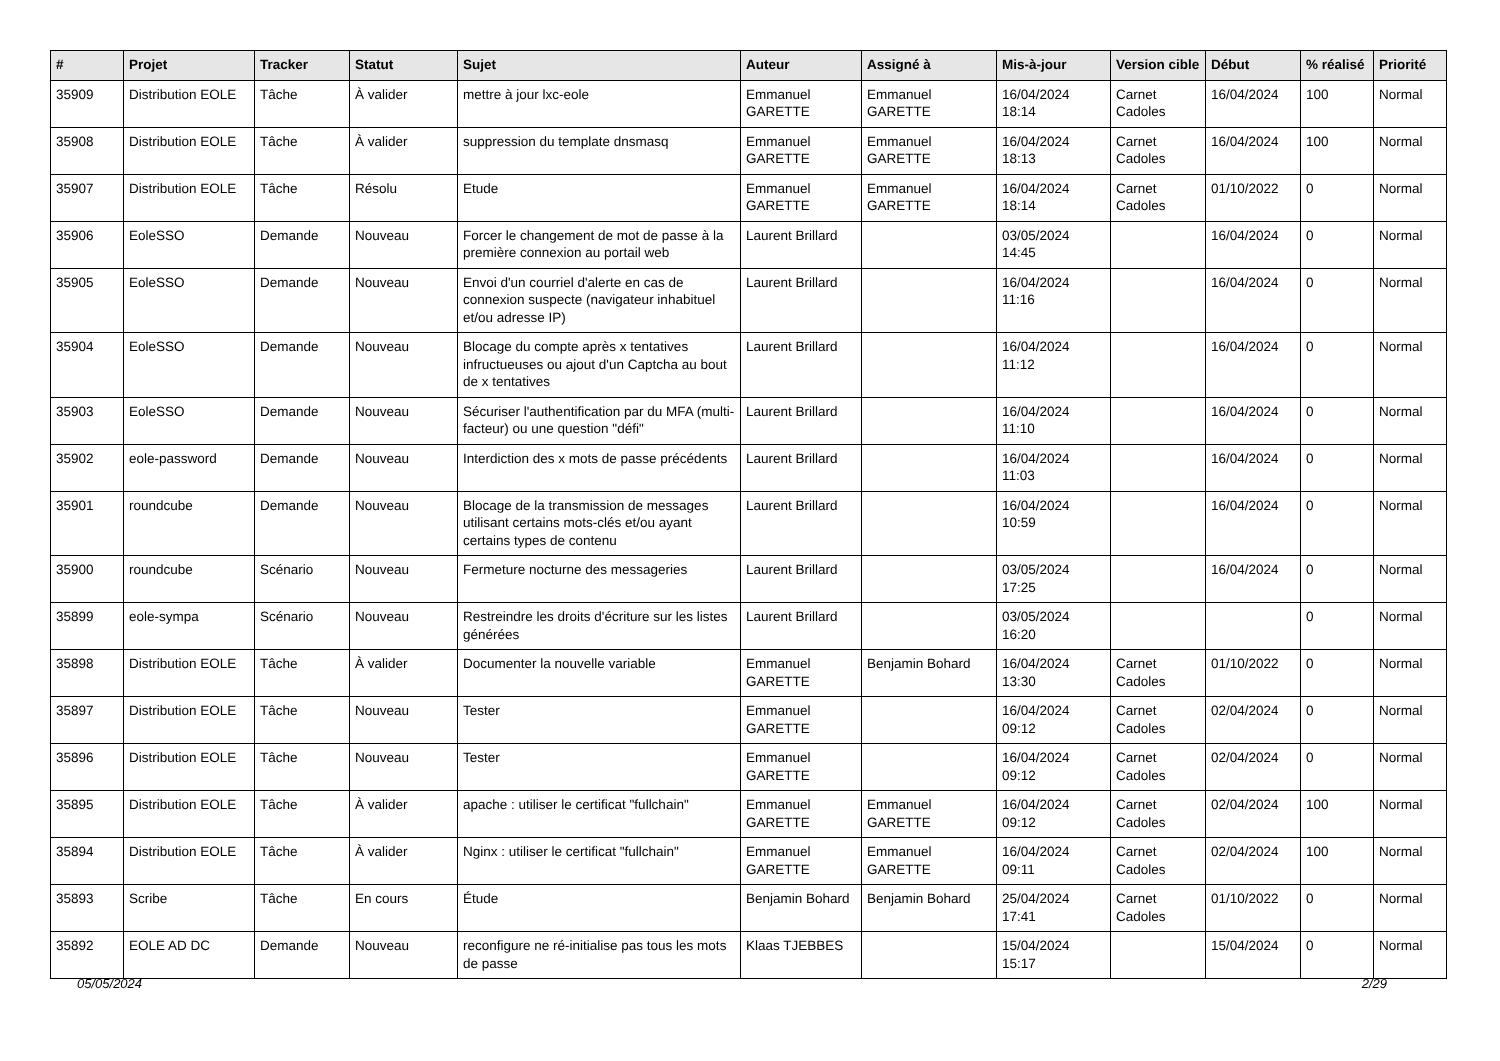| # | Projet | Tracker | Statut | Sujet | Auteur | Assigné à | Mis-à-jour | Version cible | Début | % réalisé | Priorité |
| --- | --- | --- | --- | --- | --- | --- | --- | --- | --- | --- | --- |
| 35909 | Distribution EOLE | Tâche | À valider | mettre à jour lxc-eole | Emmanuel GARETTE | Emmanuel GARETTE | 16/04/2024 18:14 | Carnet Cadoles | 16/04/2024 | 100 | Normal |
| 35908 | Distribution EOLE | Tâche | À valider | suppression du template dnsmasq | Emmanuel GARETTE | Emmanuel GARETTE | 16/04/2024 18:13 | Carnet Cadoles | 16/04/2024 | 100 | Normal |
| 35907 | Distribution EOLE | Tâche | Résolu | Etude | Emmanuel GARETTE | Emmanuel GARETTE | 16/04/2024 18:14 | Carnet Cadoles | 01/10/2022 | 0 | Normal |
| 35906 | EoleSSO | Demande | Nouveau | Forcer le changement de mot de passe à la première connexion au portail web | Laurent Brillard | | 03/05/2024 14:45 | | 16/04/2024 | 0 | Normal |
| 35905 | EoleSSO | Demande | Nouveau | Envoi d'un courriel d'alerte en cas de connexion suspecte (navigateur inhabituel et/ou adresse IP) | Laurent Brillard | | 16/04/2024 11:16 | | 16/04/2024 | 0 | Normal |
| 35904 | EoleSSO | Demande | Nouveau | Blocage du compte après x tentatives infructueuses ou ajout d'un Captcha au bout de x tentatives | Laurent Brillard | | 16/04/2024 11:12 | | 16/04/2024 | 0 | Normal |
| 35903 | EoleSSO | Demande | Nouveau | Sécuriser l'authentification par du MFA (multi-facteur) ou une question "défi" | Laurent Brillard | | 16/04/2024 11:10 | | 16/04/2024 | 0 | Normal |
| 35902 | eole-password | Demande | Nouveau | Interdiction des x mots de passe précédents | Laurent Brillard | | 16/04/2024 11:03 | | 16/04/2024 | 0 | Normal |
| 35901 | roundcube | Demande | Nouveau | Blocage de la transmission de messages utilisant certains mots-clés et/ou ayant certains types de contenu | Laurent Brillard | | 16/04/2024 10:59 | | 16/04/2024 | 0 | Normal |
| 35900 | roundcube | Scénario | Nouveau | Fermeture nocturne des messageries | Laurent Brillard | | 03/05/2024 17:25 | | 16/04/2024 | 0 | Normal |
| 35899 | eole-sympa | Scénario | Nouveau | Restreindre les droits d'écriture sur les listes générées | Laurent Brillard | | 03/05/2024 16:20 | | | 0 | Normal |
| 35898 | Distribution EOLE | Tâche | À valider | Documenter la nouvelle variable | Emmanuel GARETTE | Benjamin Bohard | 16/04/2024 13:30 | Carnet Cadoles | 01/10/2022 | 0 | Normal |
| 35897 | Distribution EOLE | Tâche | Nouveau | Tester | Emmanuel GARETTE | | 16/04/2024 09:12 | Carnet Cadoles | 02/04/2024 | 0 | Normal |
| 35896 | Distribution EOLE | Tâche | Nouveau | Tester | Emmanuel GARETTE | | 16/04/2024 09:12 | Carnet Cadoles | 02/04/2024 | 0 | Normal |
| 35895 | Distribution EOLE | Tâche | À valider | apache : utiliser le certificat "fullchain" | Emmanuel GARETTE | Emmanuel GARETTE | 16/04/2024 09:12 | Carnet Cadoles | 02/04/2024 | 100 | Normal |
| 35894 | Distribution EOLE | Tâche | À valider | Nginx : utiliser le certificat "fullchain" | Emmanuel GARETTE | Emmanuel GARETTE | 16/04/2024 09:11 | Carnet Cadoles | 02/04/2024 | 100 | Normal |
| 35893 | Scribe | Tâche | En cours | Étude | Benjamin Bohard | Benjamin Bohard | 25/04/2024 17:41 | Carnet Cadoles | 01/10/2022 | 0 | Normal |
| 35892 | EOLE AD DC | Demande | Nouveau | reconfigure ne ré-initialise pas tous les mots de passe | Klaas TJEBBES | | 15/04/2024 15:17 | | 15/04/2024 | 0 | Normal |
05/05/2024 2/29